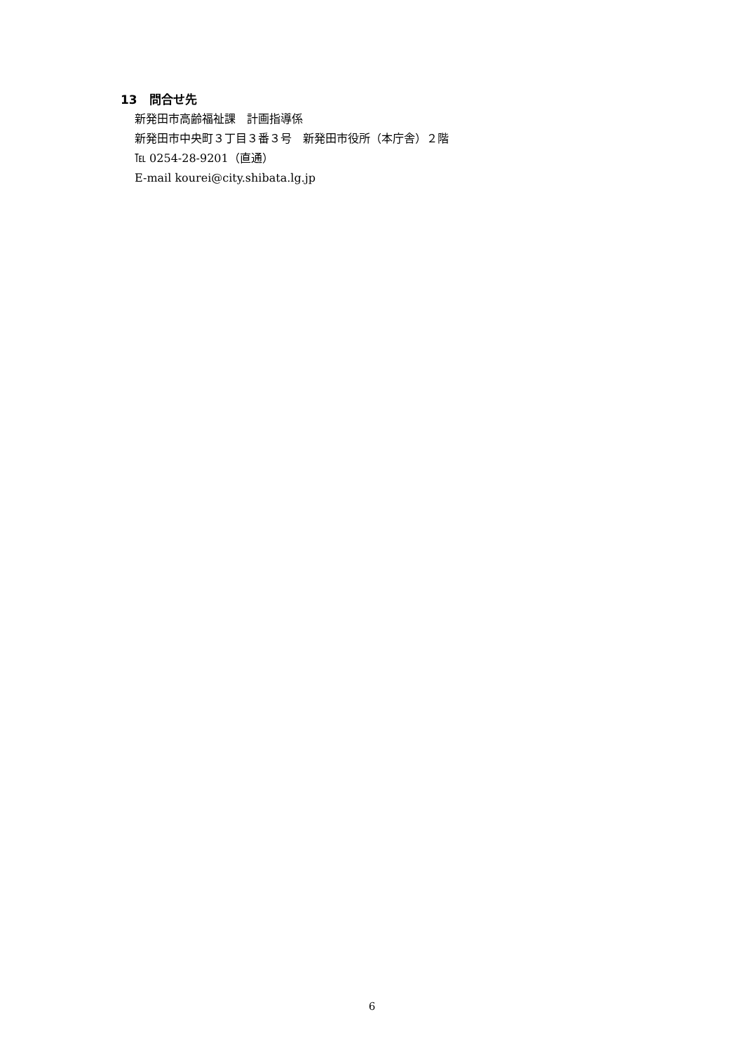13　問合せ先
新発田市高齢福祉課　計画指導係
新発田市中央町３丁目３番３号　新発田市役所（本庁舎）２階
℡ 0254-28-9201（直通）
E-mail kourei@city.shibata.lg.jp
6